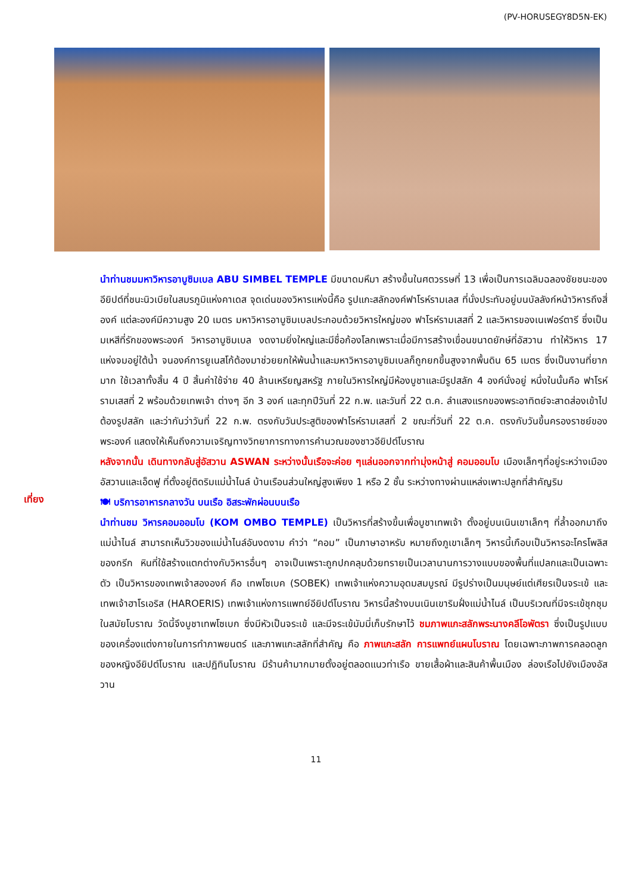(PV-HORUSEGY8D5N-EK)
นำท่านชมมหาวิหารอาบูซิมเบล ABU SIMBEL TEMPLE มีขนาดมหึมา สร้างขึ้นในศตวรรษที่ 13 เพื่อเป็นการเฉลิมฉลองชัยชนะของอียิปต์ที่ชนะนิวเบียในสมรภูมิแห่งคาเดส จุดเด่นของวิหารแห่งนี้คือ รูปแกะสลักองค์ฟาโรห์รามเลส ที่นั่งประทับอยู่บนบัลลังก์หน้าวิหารถึงสี่องค์ แต่ละองค์มีความสูง 20 เมตร มหาวิหารอาบูซิมเบลประกอบด้วยวิหารใหญ่ของ ฟาโรห์รามเสสที่ 2 และวิหารของเนเฟอร์ตารี ซึ่งเป็นมเหสีที่รักของพระองค์ วิหารอาบูซิมเบล งดงามยิ่งใหญ่และมีชื่อก้องโลกเพราะเมื่อมีการสร้างเขื่อนขนาดยักษ์ที่อัสวาน ทำให้วิหาร 17 แห่งจมอยู่ใต้น้ำ จนองค์การยูเนสโก้ต้องมาช่วยยกให้พ้นน้ำและมหาวิหารอาบูซิมเบลก็ถูกยกขึ้นสูงจากพื้นดิน 65 เมตร ซึ่งเป็นงานที่ยากมาก ใช้เวลาทั้งสิ้น 4 ปี สิ้นค่าใช้จ่าย 40 ล้านเหรียญสหรัฐ ภายในวิหารใหญ่มีห้องบูชาและมีรูปสลัก 4 องค์นั่งอยู่ หนึ่งในนั้นคือ ฟาโรห์รามเสสที่ 2 พร้อมด้วยเทพเจ้า ต่างๆ อีก 3 องค์ และทุกปีวันที่ 22 ก.พ. และวันที่ 22 ต.ค. ลำแสงแรกของพระอาทิตย์จะสาดส่องเข้าไปต้องรูปสลัก และว่ากันว่าวันที่ 22 ก.พ. ตรงกับวันประสูติของฟาโรห์รามเสสที่ 2 ขณะที่วันที่ 22 ต.ค. ตรงกับวันขึ้นครองราชย์ของพระองค์ แสดงให้เห็นถึงความเจริญทางวิทยาการทางการคำนวณของชาวอียิปต์โบราณ
หลังจากนั้น เดินทางกลับสู่อัสวาน ASWAN ระหว่างนั้นเรือจะค่อย ๆแล่นออกจากท่ามุ่งหน้าสู่ คอมออมโบ เมืองเล็กๆที่อยู่ระหว่างเมืองอัสวานและเอ็ดฟู ที่ตั้งอยู่ติดริมแม่น้ำไนล์ บ้านเรือนส่วนใหญ่สูงเพียง 1 หรือ 2 ชั้น ระหว่างทางผ่านแหล่งเพาะปลูกที่สำคัญริม
เที่ยง
🍽 บริการอาหารกลางวัน บนเรือ อิสระพักผ่อนบนเรือ
นำท่านชม วิหารคอมออมโบ (KOM OMBO TEMPLE) เป็นวิหารที่สร้างขึ้นเพื่อบูชาเทพเจ้า ตั้งอยู่บนเนินเขาเล็กๆ ที่ล้ำออกมาถึงแม่น้ำไนล์ สามารถเห็นวิวของแม่น้ำไนล์อันงดงาม คำว่า “คอม” เป็นภาษาอาหรับ หมายถึงภูเขาเล็กๆ วิหารนี้เกือบเป็นวิหารอะโครโพลิสของกรีก หินที่ใช้สร้างแตกต่างกับวิหารอื่นๆ อาจเป็นเพราะถูกปกคลุมด้วยทรายเป็นเวลานานการวางแบบของพื้นที่แปลกและเป็นเฉพาะตัว เป็นวิหารของเทพเจ้าสององค์ คือ เทพโซเบค (SOBEK) เทพเจ้าแห่งความอุดมสมบูรณ์ มีรูปร่างเป็นมนุษย์แต่เศียรเป็นจระเข้ และเทพเจ้าฮาโรเอริส (HAROERIS) เทพเจ้าแห่งการแพทย์อียิปต์โบราณ วิหารนี้สร้างบนเนินเขาริมฝั่งแม่น้ำไนล์ เป็นบริเวณที่มีจระเข้ชุกชุมในสมัยโบราณ วัดนี้จึงบูชาเทพโซเบก ซึ่งมีหัวเป็นจระเข้ และมีจระเข้มัมมี่เก็บรักษาไว้ ชมภาพแกะสลักพระนางคลีโอพัตรา ซึ่งเป็นรูปแบบของเครื่องแต่งกายในการทำภาพยนตร์ และภาพแกะสลักที่สำคัญ คือ ภาพแกะสลัก การแพทย์แผนโบราณ โดยเฉพาะภาพการคลอดลูกของหญิงอียิปต์โบราณ และปฏิทินโบราณ มีร้านค้ามากมายตั้งอยู่ตลอดแนวท่าเรือ ขายเสื้อผ้าและสินค้าพื้นเมือง ล่องเรือไปยังเมืองอัสวาน
11